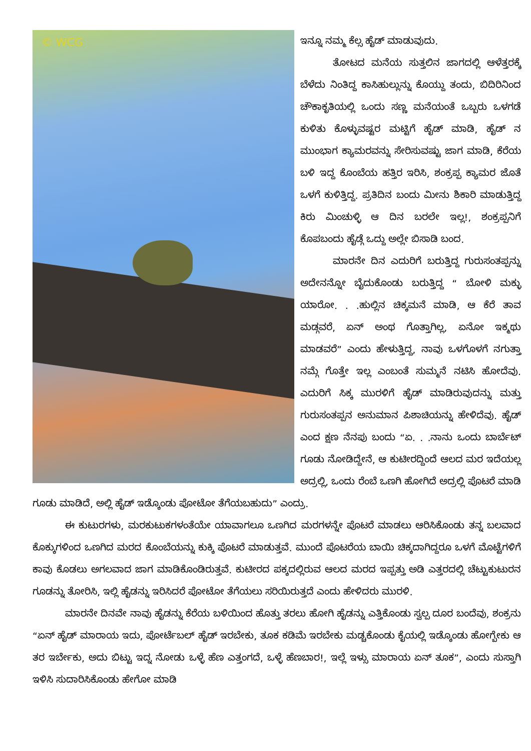© WCG
ಇನ್ನೂ ನಮ್ಮ ಕೆಲ್ಸ ಹೈಡ್ ಮಾಡುವುದು.
ತೋಟದ ಮನೆಯ ಸುತ್ತಲಿನ ಜಾಗದಲ್ಲಿ ಆಳೆತ್ತರಕ್ಕೆ ಬೆಳೆದು ನಿಂತಿದ್ದ ಕಾಸಿಹುಲ್ಲುನ್ನು ಕೊಯ್ದು ತಂದು, ಬಿದಿರಿನಿಂದ ಚೌಕಾಕೃತಿಯಲ್ಲಿ ಒಂದು ಸಣ್ಣ ಮನೆಯಂತೆ ಒಬ್ಬರು ಒಳಗಡೆ ಕುಳಿತು ಕೊಳ್ಳುವಷ್ಟರ ಮಟ್ಟಿಗೆ ಹೈಡ್ ಮಾಡಿ, ಹೈಡ್ ನ ಮುಂಭಾಗ ಕ್ಯಾಮರವನ್ನು ಸೇರಿಸುವಷ್ಟು ಜಾಗ ಮಾಡಿ, ಕೆರೆಯ ಬಳಿ ಇದ್ದ ಕೊಂಬೆಯ ಹತ್ತಿರ ಇರಿಸಿ, ಶಂಕ್ರಪ್ಪ ಕ್ಯಾಮರ ಜೊತೆ ಒಳಗೆ ಕುಳಿತ್ತಿದ್ದ. ಪ್ರತಿದಿನ ಬಂದು ಮೀನು ಶಿಕಾರಿ ಮಾಡುತ್ತಿದ್ದ ಕಿರು ಮಿಂಚುಳ್ಳಿ ಆ ದಿನ ಬರಲೇ ಇಲ್ಲ!, ಶಂಕ್ರಪ್ಪನಿಗೆ ಕೊಪಬಂದು ಹೈಡ್ಗೆ ಒದ್ದು ಅಲ್ಲೇ ಬಿಸಾಡಿ ಬಂದ.
ಮಾರನೇ ದಿನ ಎದುರಿಗೆ ಬರುತ್ತಿದ್ದ ಗುರುಸಂತಪ್ಪನ್ನು ಅದೇನನ್ನೋ ಬೈದುಕೊಂಡು ಬರುತ್ತಿದ್ದ “ ಬೋಳಿ ಮಕ್ಳು ಯಾರೋ. . .ಹುಲ್ಲಿನ ಚಿಕ್ಕಮನೆ ಮಾಡಿ, ಆ ಕೆರೆ ತಾವ ಮಡ್ಗವರೆ, ಏನ್ ಅಂಥ ಗೊತ್ತಾಗಿಲ್ಲ, ಏನೋ ಇಕ್ಮಥು ಮಾಡವರೆ” ಎಂದು ಹೇಳುತ್ತಿದ್ದ, ನಾವು ಒಳಗೊಳಗೆ ನಗುತ್ತಾ ನಮ್ಗೆ ಗೊತ್ತೇ ಇಲ್ಲ ಎಂಬಂತೆ ಸುಮ್ಮನೆ ನಟಿಸಿ ಹೋದೆವು. ಎದುರಿಗೆ ಸಿಕ್ಕ ಮುರಳಿಗೆ ಹೈಡ್ ಮಾಡಿರುವುದನ್ನು ಮತ್ತು ಗುರುಸಂತಪ್ಪನ ಅನುಮಾನ ಪಿಶಾಚಿಯನ್ನು ಹೇಳಿದೆವು. ಹೈಡ್ ಎಂದ ಕ್ಷಣ ನೆನಪು ಬಂದು “ಏ. . .ನಾನು ಒಂದು ಬಾರ್ಬೆಟ್ ಗೂಡು ನೋಡಿದ್ದೇನೆ, ಆ ಕುಟೀರದ್ದಿಂದೆ ಆಲದ ಮರ ಇದೆಯಲ್ಲ ಅದ್ರಲ್ಲಿ, ಒಂದು ರೆಂಬೆ ಒಣಗಿ ಹೋಗಿದೆ ಅದ್ರಲ್ಲಿ ಪೊಟರೆ ಮಾಡಿ ಗೂಡು ಮಾಡಿದೆ, ಅಲ್ಲಿ ಹೈಡ್ ಇಡ್ಕೊಂಡು ಪೋಟೋ ತೆಗೆಯಬಹುದು” ಎಂದ್ರು.
ಈ ಕುಟುರಗಳು, ಮರಕುಟುಕಗಳಂತೆಯೇ ಯಾವಾಗಲೂ ಒಣಗಿದ ಮರಗಳನ್ನೇ ಪೊಟರೆ ಮಾಡಲು ಆರಿಸಿಕೊಂಡು ತನ್ನ ಬಲವಾದ ಕೊಕ್ಕುಗಳಿಂದ ಒಣಗಿದ ಮರದ ಕೊಂಬೆಯನ್ನು ಕುಕ್ಕಿ ಪೊಟರೆ ಮಾಡುತ್ತವೆ. ಮುಂದೆ ಪೊಟರೆಯ ಬಾಯಿ ಚಿಕ್ಕದಾಗಿದ್ದರೂ ಒಳಗೆ ಮೊಟ್ಟೆಗಳಿಗೆ ಕಾವು ಕೊಡಲು ಅಗಲವಾದ ಜಾಗ ಮಾಡಿಕೊಂಡಿರುತ್ತವೆ. ಕುಟೀರದ ಪಕ್ಕದಲ್ಲಿರುವ ಆಲದ ಮರದ ಇಪ್ಪತ್ತು ಅಡಿ ಎತ್ತರದಲ್ಲಿ ಚೆಟ್ಟುಕುಟುರನ ಗೂಡನ್ನು ತೋರಿಸಿ, ಇಲ್ಲಿ ಹೈಡನ್ನು ಇರಿಸಿದರೆ ಪೋಟೋ ತೆಗೆಯಲು ಸರಿಯಿರುತ್ತದೆ ಎಂದು ಹೇಳಿದರು ಮುರಳಿ.
ಮಾರನೇ ದಿನವೇ ನಾವು ಹೈಡನ್ನು ಕೆರೆಯ ಬಳಿಯಿಂದ ಹೊತ್ತು ತರಲು ಹೋಗಿ ಹೈಡನ್ನು ಎತ್ತಿಕೊಂಡು ಸ್ವಲ್ಪ ದೂರ ಬಂದೆವು, ಶಂಕ್ರನು “ಏನ್ ಹೈಡ್ ಮಾರಾಯ ಇದು, ಪೋರ್ಟೆಬಲ್ ಹೈಡ್ ಇರಬೇಕು, ತೂಕ ಕಡಿಮೆ ಇರಬೇಕು ಮಡ್ಚಕೊಂಡು ಕೈಯಲ್ಲಿ ಇಡ್ಕೊಂಡು ಹೋಗ್ಬೇಕು ಆ ತರ ಇರ್ಬೇಕು, ಅದು ಬಿಟ್ಟು ಇದ್ನ ನೋಡು ಒಳ್ಳೆ ಹೆಣ ಎತ್ತಂಗದೆ, ಒಳ್ಳೆ ಹೆಣಬಾರ!, ಇಲ್ಲೆ ಇಳ್ಸು ಮಾರಾಯ ಏನ್ ತೂಕ”, ಎಂದು ಸುಸ್ತಾಗಿ ಇಳಿಸಿ ಸುದಾರಿಸಿಕೊಂಡು ಹೇಗೋ ಮಾಡಿ